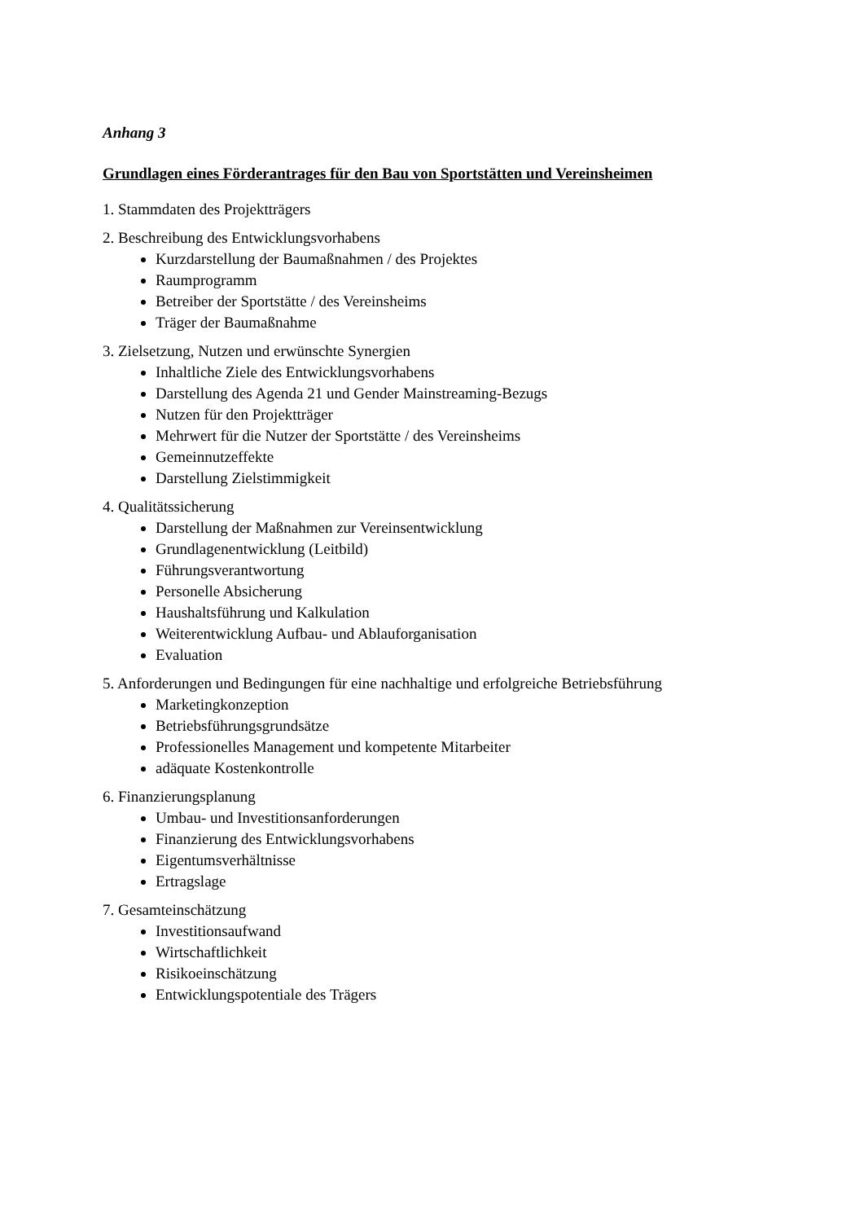Anhang 3
Grundlagen eines Förderantrages für den Bau von Sportstätten und Vereinsheimen
1. Stammdaten des Projektträgers
2. Beschreibung des Entwicklungsvorhabens
Kurzdarstellung der Baumaßnahmen / des Projektes
Raumprogramm
Betreiber der Sportstätte / des Vereinsheims
Träger der Baumaßnahme
3. Zielsetzung, Nutzen und erwünschte Synergien
Inhaltliche Ziele des Entwicklungsvorhabens
Darstellung des Agenda 21 und Gender Mainstreaming-Bezugs
Nutzen für den Projektträger
Mehrwert für die Nutzer der Sportstätte / des Vereinsheims
Gemeinnutzeffekte
Darstellung Zielstimmigkeit
4. Qualitätssicherung
Darstellung der Maßnahmen zur Vereinsentwicklung
Grundlagenentwicklung (Leitbild)
Führungsverantwortung
Personelle Absicherung
Haushaltsführung und Kalkulation
Weiterentwicklung Aufbau- und Ablauforganisation
Evaluation
5. Anforderungen und Bedingungen für eine nachhaltige und erfolgreiche Betriebsführung
Marketingkonzeption
Betriebsführungsgrundsätze
Professionelles Management und kompetente Mitarbeiter
adäquate Kostenkontrolle
6. Finanzierungsplanung
Umbau- und Investitionsanforderungen
Finanzierung des Entwicklungsvorhabens
Eigentumsverhältnisse
Ertragslage
7. Gesamteinschätzung
Investitionsaufwand
Wirtschaftlichkeit
Risikoeinschätzung
Entwicklungspotentiale des Trägers